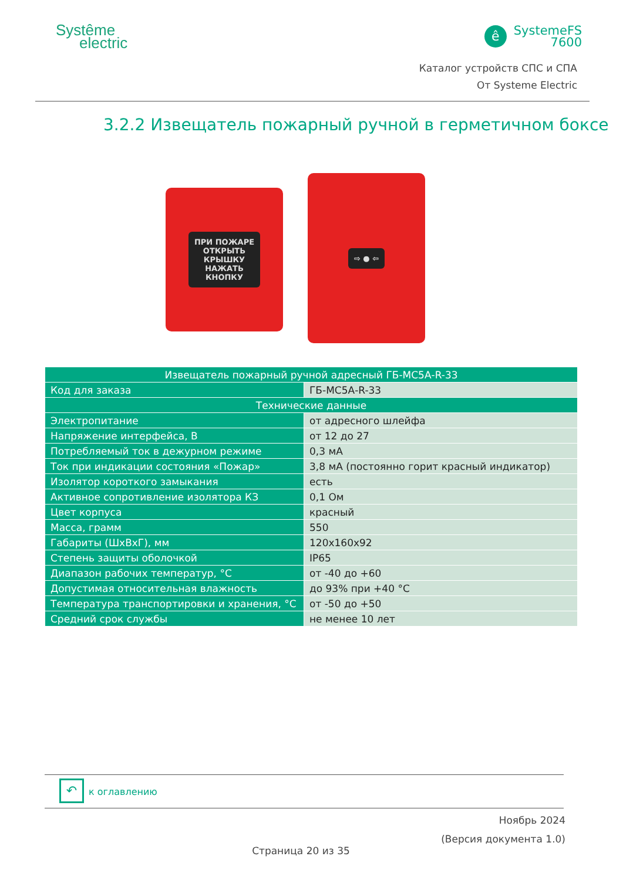Systême
electric
ê
SystemeFS
7600
Каталог устройств СПС и СПА
От Systeme Electric
3.2.2 Извещатель пожарный ручной в герметичном боксе
ПРИ ПОЖАРЕ
ОТКРЫТЬ
КРЫШКУ
НАЖАТЬ
КНОПКУ
⇨ ● ⇦
| Извещатель пожарный ручной адресный ГБ-МС5А-R-33 | |
| --- | --- |
| Код для заказа | ГБ-МС5А-R-33 |
| Технические данные | |
| Электропитание | от адресного шлейфа |
| Напряжение интерфейса, В | от 12 до 27 |
| Потребляемый ток в дежурном режиме | 0,3 мА |
| Ток при индикации состояния «Пожар» | 3,8 мА (постоянно горит красный индикатор) |
| Изолятор короткого замыкания | есть |
| Активное сопротивление изолятора КЗ | 0,1 Ом |
| Цвет корпуса | красный |
| Масса, грамм | 550 |
| Габариты (ШхВхГ), мм | 120x160x92 |
| Степень защиты оболочкой | IP65 |
| Диапазон рабочих температур, °С | от -40 до +60 |
| Допустимая относительная влажность | до 93% при +40 °С |
| Температура транспортировки и хранения, °С | от -50 до +50 |
| Средний срок службы | не менее 10 лет |
↶ к оглавлению
Ноябрь 2024
(Версия документа 1.0)
Страница 20 из 35